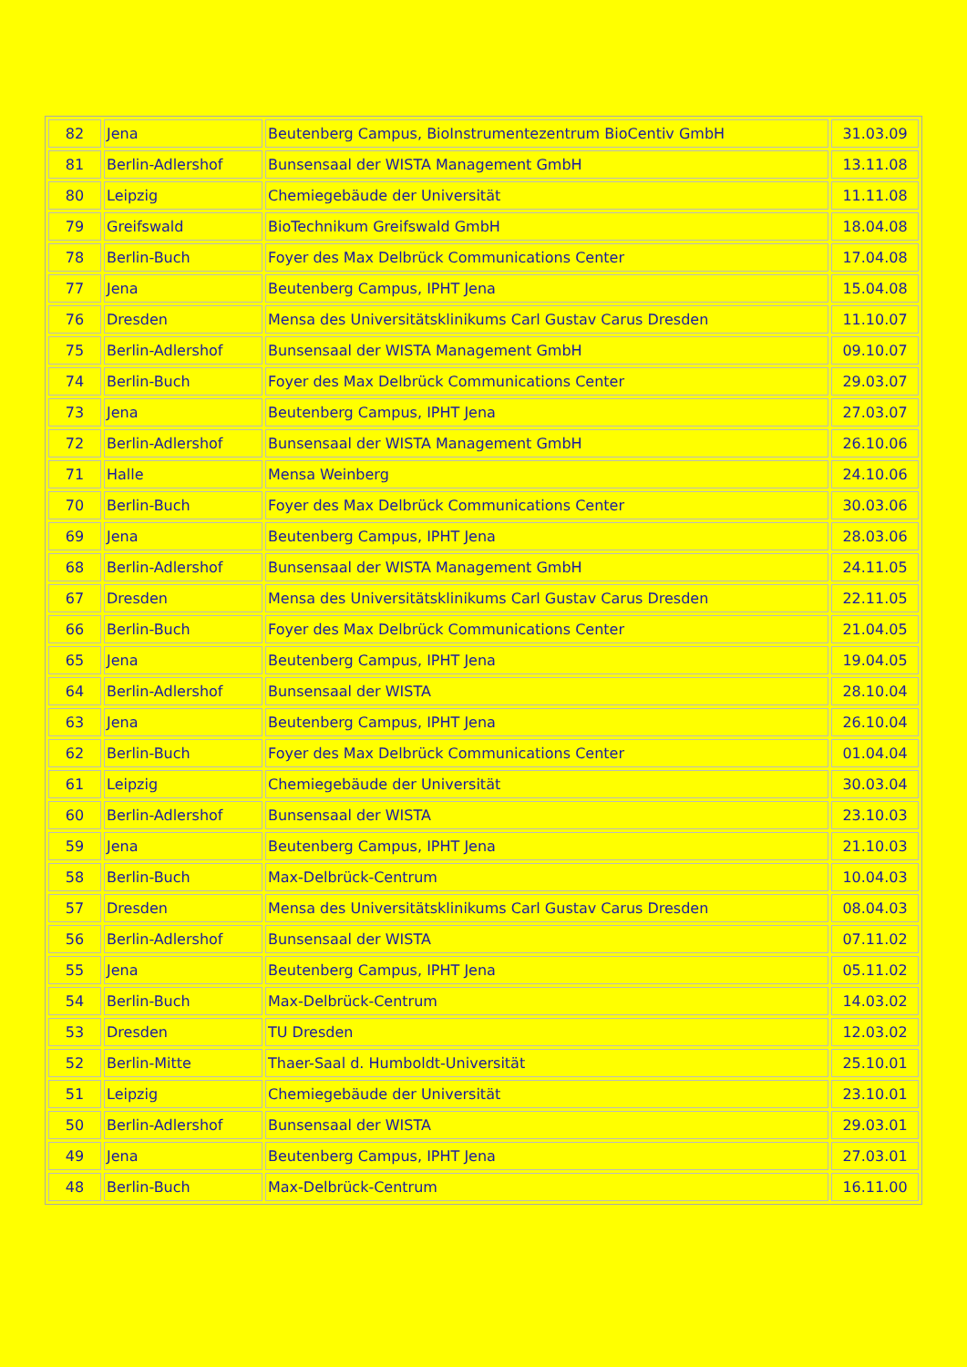| 82 | Jena | Beutenberg Campus, BioInstrumentezentrum BioCentiv GmbH | 31.03.09 |
| 81 | Berlin-Adlershof | Bunsensaal der WISTA Management GmbH | 13.11.08 |
| 80 | Leipzig | Chemiegebäude der Universität | 11.11.08 |
| 79 | Greifswald | BioTechnikum Greifswald GmbH | 18.04.08 |
| 78 | Berlin-Buch | Foyer des Max Delbrück Communications Center | 17.04.08 |
| 77 | Jena | Beutenberg Campus, IPHT Jena | 15.04.08 |
| 76 | Dresden | Mensa des Universitätsklinikums Carl Gustav Carus Dresden | 11.10.07 |
| 75 | Berlin-Adlershof | Bunsensaal der WISTA Management GmbH | 09.10.07 |
| 74 | Berlin-Buch | Foyer des Max Delbrück Communications Center | 29.03.07 |
| 73 | Jena | Beutenberg Campus, IPHT Jena | 27.03.07 |
| 72 | Berlin-Adlershof | Bunsensaal der WISTA Management GmbH | 26.10.06 |
| 71 | Halle | Mensa Weinberg | 24.10.06 |
| 70 | Berlin-Buch | Foyer des Max Delbrück Communications Center | 30.03.06 |
| 69 | Jena | Beutenberg Campus, IPHT Jena | 28.03.06 |
| 68 | Berlin-Adlershof | Bunsensaal der WISTA Management GmbH | 24.11.05 |
| 67 | Dresden | Mensa des Universitätsklinikums Carl Gustav Carus Dresden | 22.11.05 |
| 66 | Berlin-Buch | Foyer des Max Delbrück Communications Center | 21.04.05 |
| 65 | Jena | Beutenberg Campus, IPHT Jena | 19.04.05 |
| 64 | Berlin-Adlershof | Bunsensaal der WISTA | 28.10.04 |
| 63 | Jena | Beutenberg Campus, IPHT Jena | 26.10.04 |
| 62 | Berlin-Buch | Foyer des Max Delbrück Communications Center | 01.04.04 |
| 61 | Leipzig | Chemiegebäude der Universität | 30.03.04 |
| 60 | Berlin-Adlershof | Bunsensaal der WISTA | 23.10.03 |
| 59 | Jena | Beutenberg Campus, IPHT Jena | 21.10.03 |
| 58 | Berlin-Buch | Max-Delbrück-Centrum | 10.04.03 |
| 57 | Dresden | Mensa des Universitätsklinikums Carl Gustav Carus Dresden | 08.04.03 |
| 56 | Berlin-Adlershof | Bunsensaal der WISTA | 07.11.02 |
| 55 | Jena | Beutenberg Campus, IPHT Jena | 05.11.02 |
| 54 | Berlin-Buch | Max-Delbrück-Centrum | 14.03.02 |
| 53 | Dresden | TU Dresden | 12.03.02 |
| 52 | Berlin-Mitte | Thaer-Saal d. Humboldt-Universität | 25.10.01 |
| 51 | Leipzig | Chemiegebäude der Universität | 23.10.01 |
| 50 | Berlin-Adlershof | Bunsensaal der WISTA | 29.03.01 |
| 49 | Jena | Beutenberg Campus, IPHT Jena | 27.03.01 |
| 48 | Berlin-Buch | Max-Delbrück-Centrum | 16.11.00 |